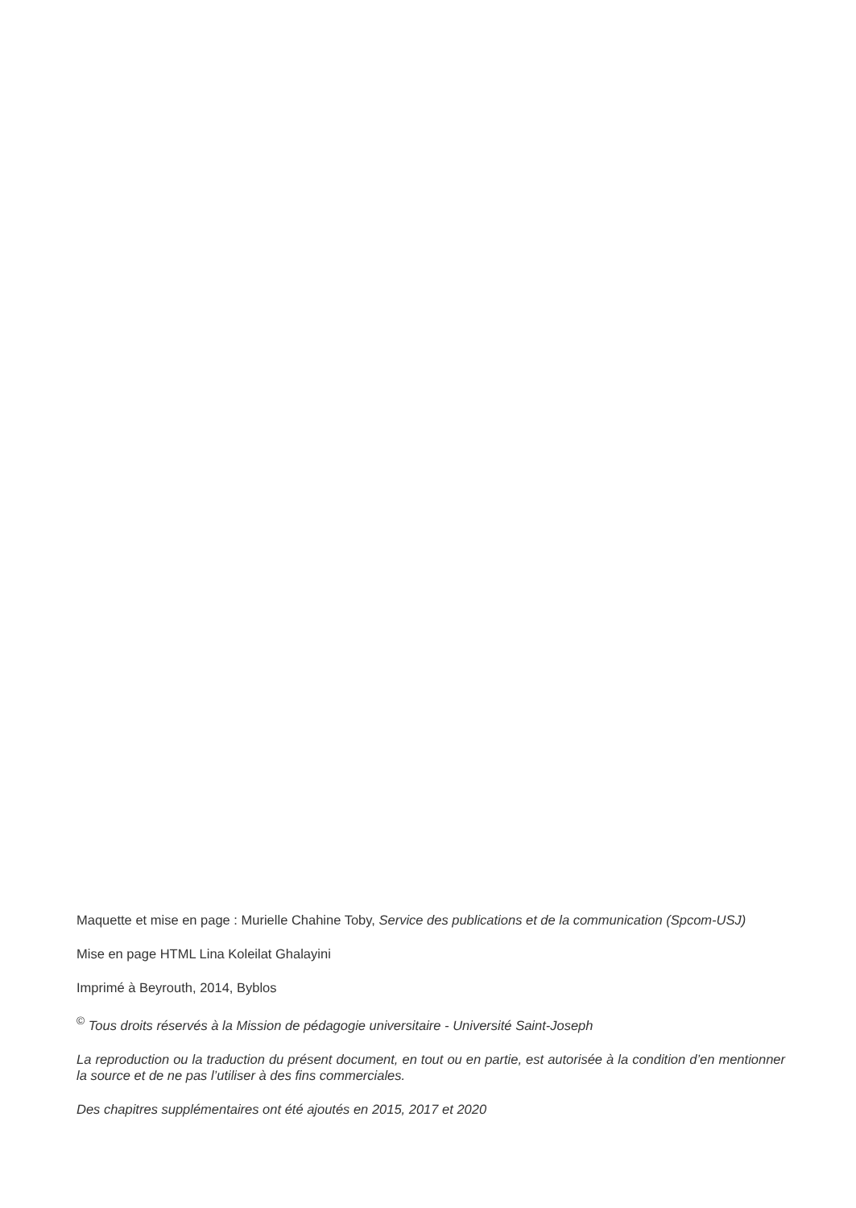Maquette et mise en page : Murielle Chahine Toby, Service des publications et de la communication (Spcom-USJ)
Mise en page HTML Lina Koleilat Ghalayini
Imprimé à Beyrouth, 2014, Byblos
<sup>©</sup> Tous droits réservés à la Mission de pédagogie universitaire - Université Saint-Joseph
La reproduction ou la traduction du présent document, en tout ou en partie, est autorisée à la condition d’en mentionner la source et de ne pas l’utiliser à des fins commerciales.
Des chapitres supplémentaires ont été ajoutés en 2015, 2017 et 2020